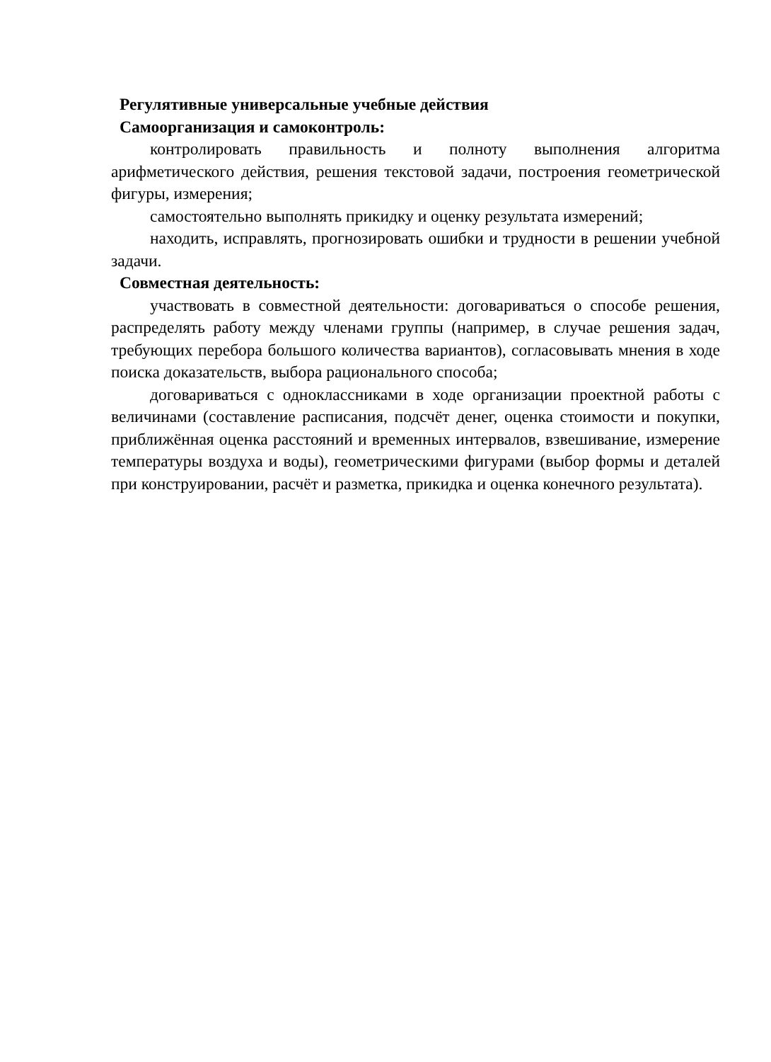Регулятивные универсальные учебные действия
Самоорганизация и самоконтроль:
контролировать правильность и полноту выполнения алгоритма арифметического действия, решения текстовой задачи, построения геометрической фигуры, измерения;
самостоятельно выполнять прикидку и оценку результата измерений;
находить, исправлять, прогнозировать ошибки и трудности в решении учебной задачи.
Совместная деятельность:
участвовать в совместной деятельности: договариваться о способе решения, распределять работу между членами группы (например, в случае решения задач, требующих перебора большого количества вариантов), согласовывать мнения в ходе поиска доказательств, выбора рационального способа;
договариваться с одноклассниками в ходе организации проектной работы с величинами (составление расписания, подсчёт денег, оценка стоимости и покупки, приближённая оценка расстояний и временных интервалов, взвешивание, измерение температуры воздуха и воды), геометрическими фигурами (выбор формы и деталей при конструировании, расчёт и разметка, прикидка и оценка конечного результата).